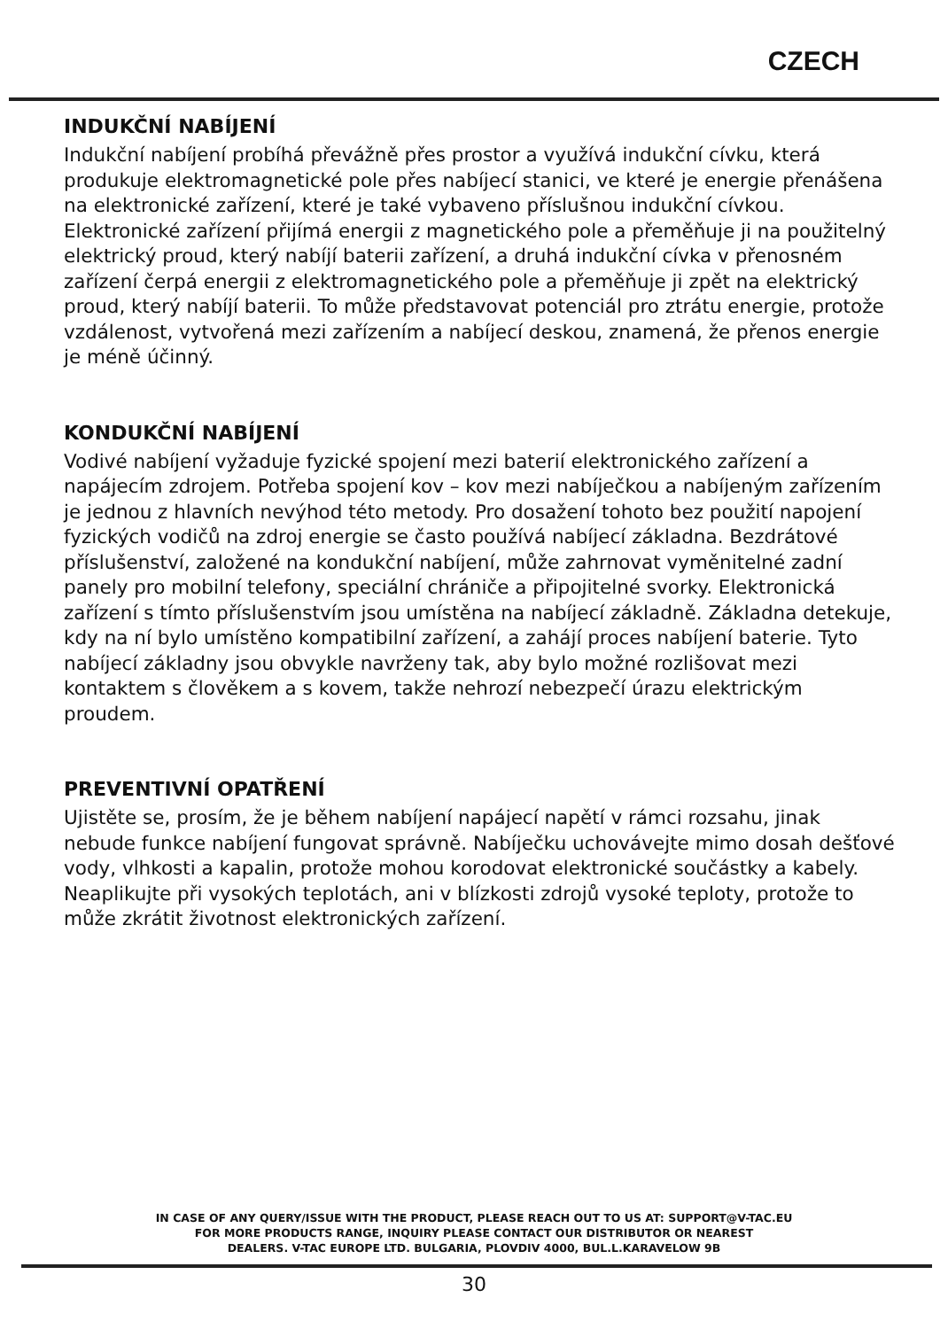CZECH
INDUKČNÍ NABÍJENÍ
Indukční nabíjení probíhá převážně přes prostor a využívá indukční cívku, která produkuje elektromagnetické pole přes nabíjecí stanici, ve které je energie přenášena na elektronické zařízení, které je také vybaveno příslušnou indukční cívkou. Elektronické zařízení přijímá energii z magnetického pole a přeměňuje ji na použitelný elektrický proud, který nabíjí baterii zařízení, a druhá indukční cívka v přenosném zařízení čerpá energii z elektromagnetického pole a přeměňuje ji zpět na elektrický proud, který nabíjí baterii. To může představovat potenciál pro ztrátu energie, protože vzdálenost, vytvořená mezi zařízením a nabíjecí deskou, znamená, že přenos energie je méně účinný.
KONDUKČNÍ NABÍJENÍ
Vodivé nabíjení vyžaduje fyzické spojení mezi baterií elektronického zařízení a napájecím zdrojem. Potřeba spojení kov – kov mezi nabíječkou a nabíjeným zařízením je jednou z hlavních nevýhod této metody. Pro dosažení tohoto bez použití napojení fyzických vodičů na zdroj energie se často používá nabíjecí základna. Bezdrátové příslušenství, založené na kondukční nabíjení, může zahrnovat vyměnitelné zadní panely pro mobilní telefony, speciální chrániče a připojitelné svorky. Elektronická zařízení s tímto příslušenstvím jsou umístěna na nabíjecí základně. Základna detekuje, kdy na ní bylo umístěno kompatibilní zařízení, a zahájí proces nabíjení baterie. Tyto nabíjecí základny jsou obvykle navrženy tak, aby bylo možné rozlišovat mezi kontaktem s člověkem a s kovem, takže nehrozí nebezpečí úrazu elektrickým proudem.
PREVENTIVNÍ OPATŘENÍ
Ujistěte se, prosím, že je během nabíjení napájecí napětí v rámci rozsahu, jinak nebude funkce nabíjení fungovat správně. Nabíječku uchovávejte mimo dosah dešťové vody, vlhkosti a kapalin, protože mohou korodovat elektronické součástky a kabely. Neaplikujte při vysokých teplotách, ani v blízkosti zdrojů vysoké teploty, protože to může zkrátit životnost elektronických zařízení.
IN CASE OF ANY QUERY/ISSUE WITH THE PRODUCT, PLEASE REACH OUT TO US AT: SUPPORT@V-TAC.EU
FOR MORE PRODUCTS RANGE, INQUIRY PLEASE CONTACT OUR DISTRIBUTOR OR NEAREST
DEALERS. V-TAC EUROPE LTD. BULGARIA, PLOVDIV 4000, BUL.L.KARAVELOW 9B
30